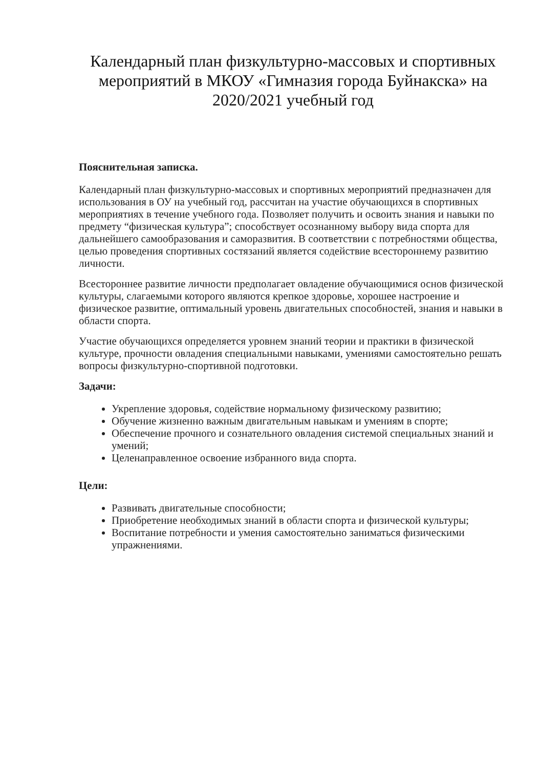Календарный план физкультурно-массовых и спортивных мероприятий в МКОУ «Гимназия города Буйнакска» на 2020/2021 учебный год
Пояснительная записка.
Календарный план физкультурно-массовых и спортивных мероприятий предназначен для использования в ОУ на учебный год, рассчитан на участие обучающихся в спортивных мероприятиях в течение учебного года. Позволяет получить и освоить знания и навыки по предмету “физическая культура”; способствует осознанному выбору вида спорта для дальнейшего самообразования и саморазвития. В соответствии с потребностями общества, целью проведения спортивных состязаний является содействие всестороннему развитию личности.
Всестороннее развитие личности предполагает овладение обучающимися основ физической культуры, слагаемыми которого являются крепкое здоровье, хорошее настроение и физическое развитие, оптимальный уровень двигательных способностей, знания и навыки в области спорта.
Участие обучающихся определяется уровнем знаний теории и практики в физической культуре, прочности овладения специальными навыками, умениями самостоятельно решать вопросы физкультурно-спортивной подготовки.
Задачи:
Укрепление здоровья, содействие нормальному физическому развитию;
Обучение жизненно важным двигательным навыкам и умениям в спорте;
Обеспечение прочного и сознательного овладения системой специальных знаний и умений;
Целенаправленное освоение избранного вида спорта.
Цели:
Развивать двигательные способности;
Приобретение необходимых знаний в области спорта и физической культуры;
Воспитание потребности и умения самостоятельно заниматься физическими упражнениями.